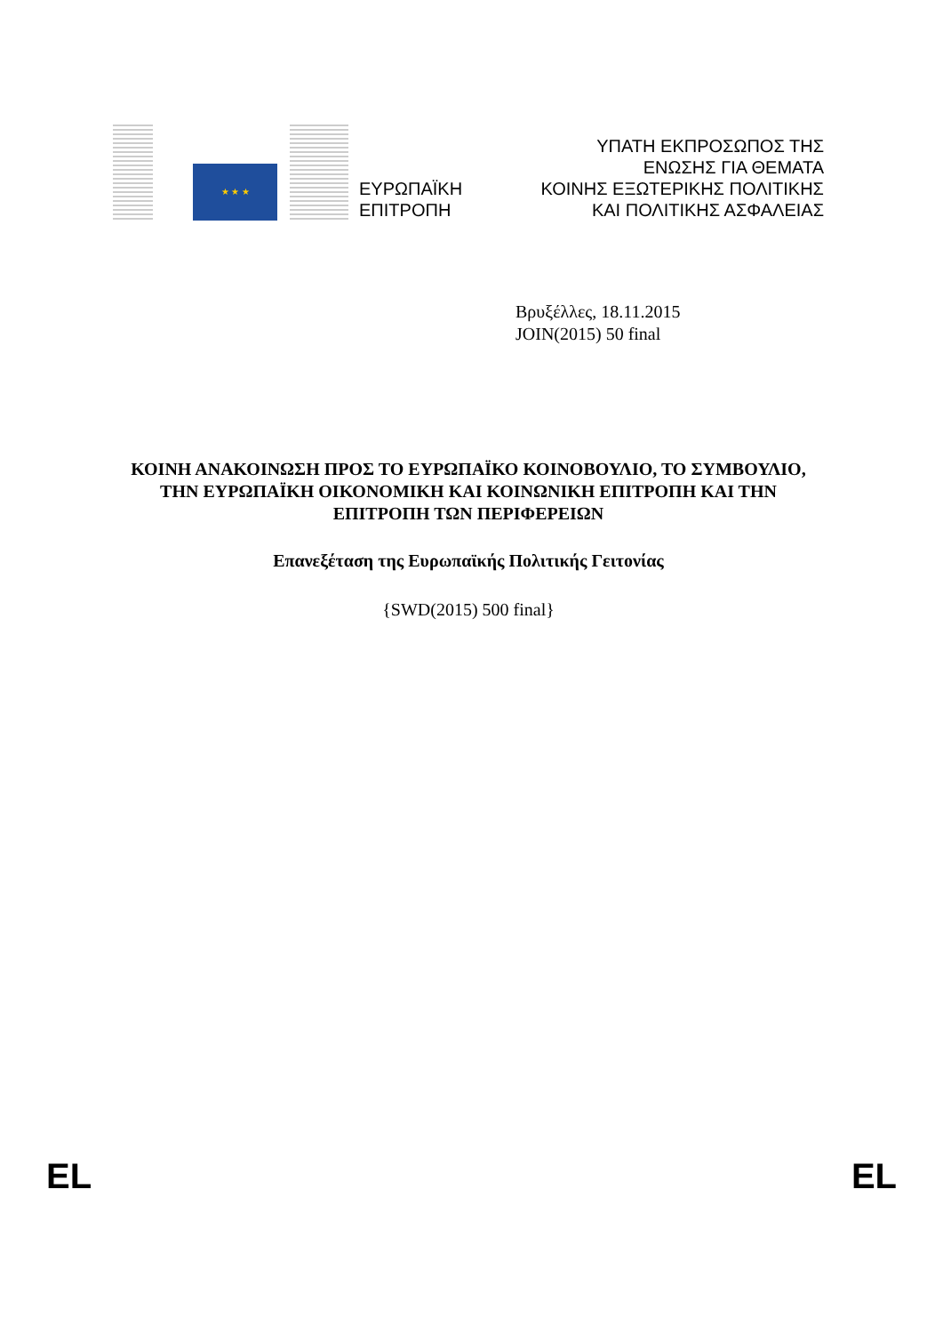★ ★ ★
ΕΥΡΩΠΑΪΚΗ
ΕΠΙΤΡΟΠΗ
ΥΠΑΤΗ ΕΚΠΡΟΣΩΠΟΣ ΤΗΣ
ΕΝΩΣΗΣ ΓΙΑ ΘΕΜΑΤΑ
ΚΟΙΝΗΣ ΕΞΩΤΕΡΙΚΗΣ ΠΟΛΙΤΙΚΗΣ
ΚΑΙ ΠΟΛΙΤΙΚΗΣ ΑΣΦΑΛΕΙΑΣ
Βρυξέλλες, 18.11.2015
JOIN(2015) 50 final
ΚΟΙΝΗ ΑΝΑΚΟΙΝΩΣΗ ΠΡΟΣ ΤΟ ΕΥΡΩΠΑΪΚΟ ΚΟΙΝΟΒΟΥΛΙΟ, ΤΟ ΣΥΜΒΟΥΛΙΟ, ΤΗΝ ΕΥΡΩΠΑΪΚΗ ΟΙΚΟΝΟΜΙΚΗ ΚΑΙ ΚΟΙΝΩΝΙΚΗ ΕΠΙΤΡΟΠΗ ΚΑΙ ΤΗΝ ΕΠΙΤΡΟΠΗ ΤΩΝ ΠΕΡΙΦΕΡΕΙΩΝ
Επανεξέταση της Ευρωπαϊκής Πολιτικής Γειτονίας
{SWD(2015) 500 final}
EL EL